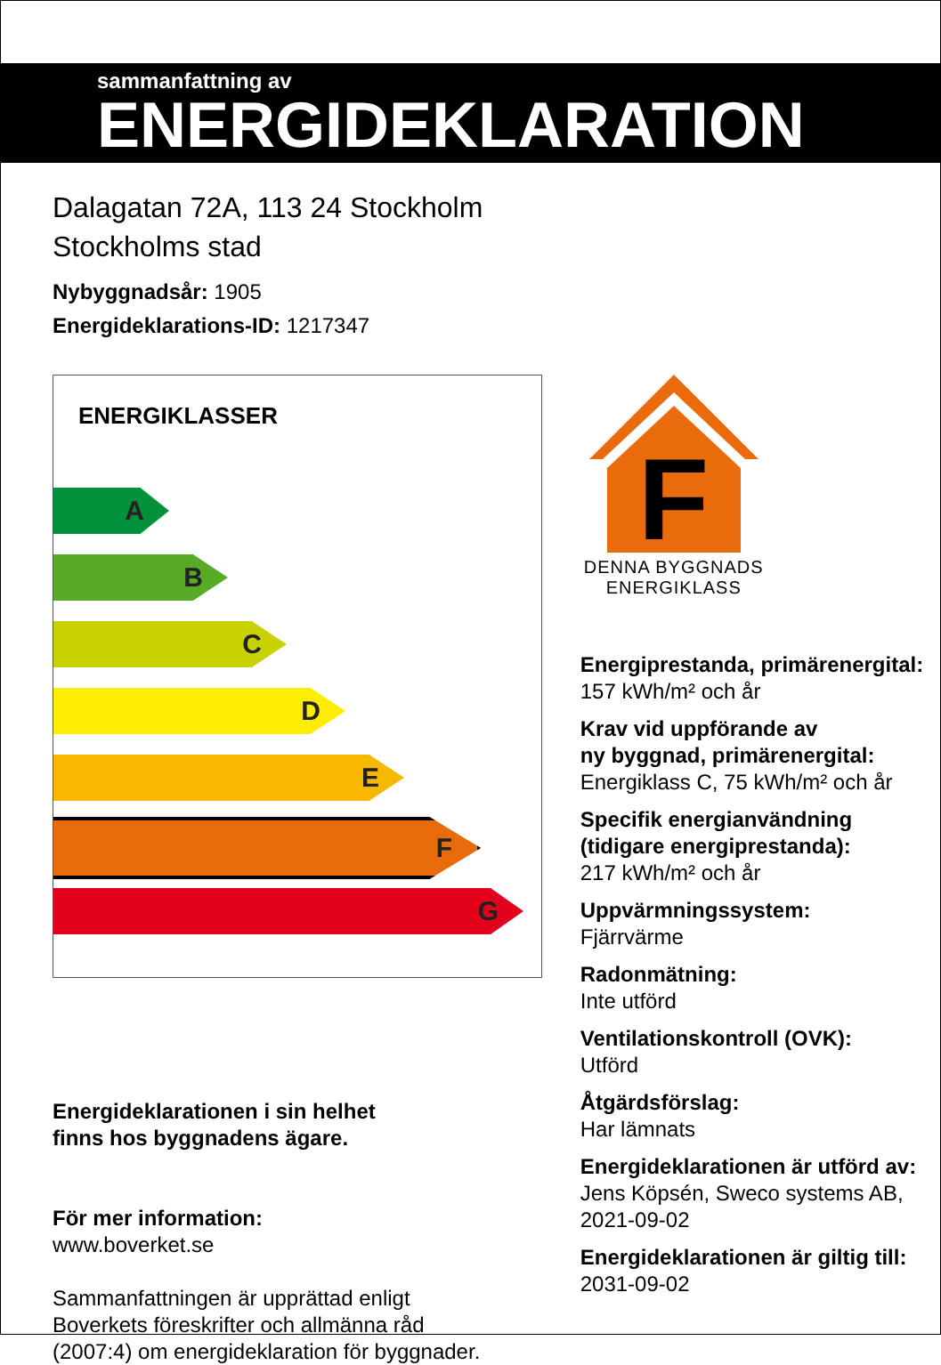sammanfattning av
ENERGIDEKLARATION
Dalagatan 72A, 113 24 Stockholm
Stockholms stad
Nybyggnadsår: 1905
Energideklarations-ID: 1217347
ENERGIKLASSER
A
B
C
D
E
F
G
Energideklarationen i sin helhet
finns hos byggnadens ägare.
För mer information:
www.boverket.se
Sammanfattningen är upprättad enligt
Boverkets föreskrifter och allmänna råd
(2007:4) om energideklaration för byggnader.
F
DENNA BYGGNADS
ENERGIKLASS
Energiprestanda, primärenergital:
157 kWh/m² och år
Krav vid uppförande av
ny byggnad, primärenergital:
Energiklass C, 75 kWh/m² och år
Specifik energianvändning
(tidigare energiprestanda):
217 kWh/m² och år
Uppvärmningssystem:
Fjärrvärme
Radonmätning:
Inte utförd
Ventilationskontroll (OVK):
Utförd
Åtgärdsförslag:
Har lämnats
Energideklarationen är utförd av:
Jens Köpsén, Sweco systems AB,
2021-09-02
Energideklarationen är giltig till:
2031-09-02